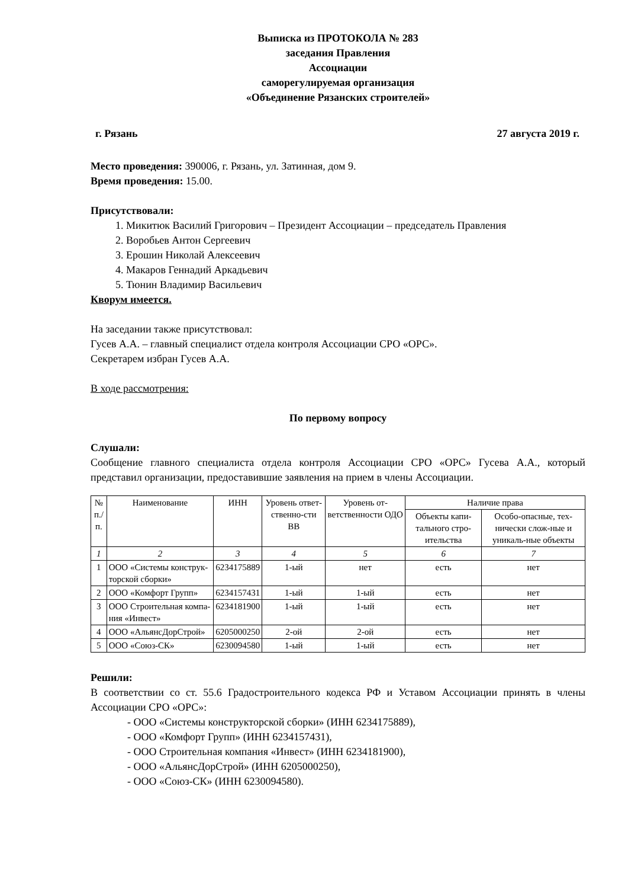Выписка из ПРОТОКОЛА № 283
заседания Правления
Ассоциации
саморегулируемая организация
«Объединение Рязанских строителей»
г. Рязань 27 августа 2019 г.
Место проведения: 390006, г. Рязань, ул. Затинная, дом 9.
Время проведения: 15.00.
Присутствовали:
1. Микитюк Василий Григорович – Президент Ассоциации – председатель Правления
2. Воробьев Антон Сергеевич
3. Ерошин Николай Алексеевич
4. Макаров Геннадий Аркадьевич
5. Тюнин Владимир Васильевич
Кворум имеется.
На заседании также присутствовал:
Гусев А.А. – главный специалист отдела контроля Ассоциации СРО «ОРС».
Секретарем избран Гусев А.А.
В ходе рассмотрения:
По первому вопросу
Слушали:
Сообщение главного специалиста отдела контроля Ассоциации СРО «ОРС» Гусева А.А., который представил организации, предоставившие заявления на прием в члены Ассоциации.
| № п./п. | Наименование | ИНН | Уровень ответ-ственно-сти ВВ | Уровень от-ветственности ОДО | Наличие права | |
| --- | --- | --- | --- | --- | --- | --- |
| | | | | | Объекты капи-тального стро-ительства | Особо-опасные, тех-нически слож-ные и уникаль-ные объекты |
| 1 | 2 | 3 | 4 | 5 | 6 | 7 |
| 1 | ООО «Системы конструк-торской сборки» | 6234175889 | 1-ый | нет | есть | нет |
| 2 | ООО «Комфорт Групп» | 6234157431 | 1-ый | 1-ый | есть | нет |
| 3 | ООО Строительная компа-ния «Инвест» | 6234181900 | 1-ый | 1-ый | есть | нет |
| 4 | ООО «АльянсДорСтрой» | 6205000250 | 2-ой | 2-ой | есть | нет |
| 5 | ООО «Союз-СК» | 6230094580 | 1-ый | 1-ый | есть | нет |
Решили:
В соответствии со ст. 55.6 Градостроительного кодекса РФ и Уставом Ассоциации принять в члены Ассоциации СРО «ОРС»:
- ООО «Системы конструкторской сборки» (ИНН 6234175889),
- ООО «Комфорт Групп» (ИНН 6234157431),
- ООО Строительная компания «Инвест» (ИНН 6234181900),
- ООО «АльянсДорСтрой» (ИНН 6205000250),
- ООО «Союз-СК» (ИНН 6230094580).